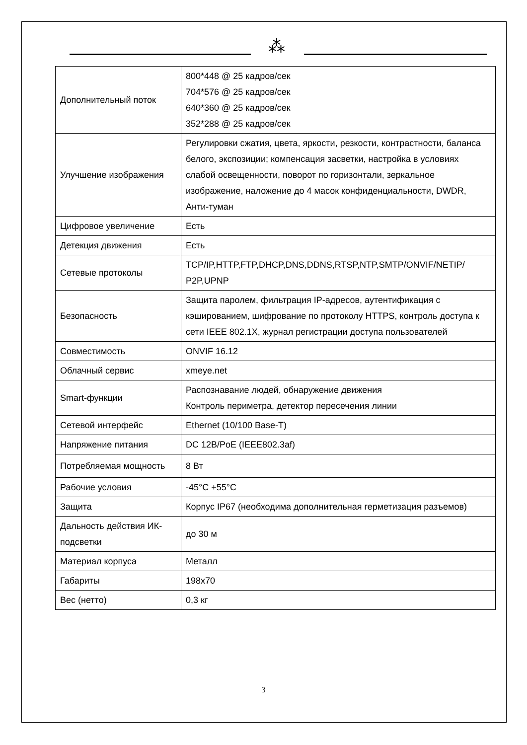⁂
| Дополнительный поток | 800*448 @ 25 кадров/сек 704*576 @ 25 кадров/сек 640*360 @ 25 кадров/сек 352*288 @ 25 кадров/сек |
| Улучшение изображения | Регулировки сжатия, цвета, яркости, резкости, контрастности, баланса белого, экспозиции; компенсация засветки, настройка в условиях слабой освещенности, поворот по горизонтали, зеркальное изображение, наложение до 4 масок конфиденциальности, DWDR, Анти-туман |
| Цифровое увеличение | Есть |
| Детекция движения | Есть |
| Сетевые протоколы | TCP/IP,HTTP,FTP,DHCP,DNS,DDNS,RTSP,NTP,SMTP/ONVIF/NETIP/ P2P,UPNP |
| Безопасность | Защита паролем, фильтрация IP-адресов, аутентификация с кэшированием, шифрование по протоколу HTTPS, контроль доступа к сети IEEE 802.1X, журнал регистрации доступа пользователей |
| Совместимость | ONVIF 16.12 |
| Облачный сервис | xmeye.net |
| Smart-функции | Распознавание людей, обнаружение движения Контроль периметра, детектор пересечения линии |
| Сетевой интерфейс | Ethernet (10/100 Base-T) |
| Напряжение питания | DC 12В/PoE (IEEE802.3af) |
| Потребляемая мощность | 8 Вт |
| Рабочие условия | -45°C +55°C |
| Защита | Корпус IP67 (необходима дополнительная герметизация разъемов) |
| Дальность действия ИК-подсветки | до 30 м |
| Материал корпуса | Металл |
| Габариты | 198x70 |
| Вес (нетто) | 0,3 кг |
3